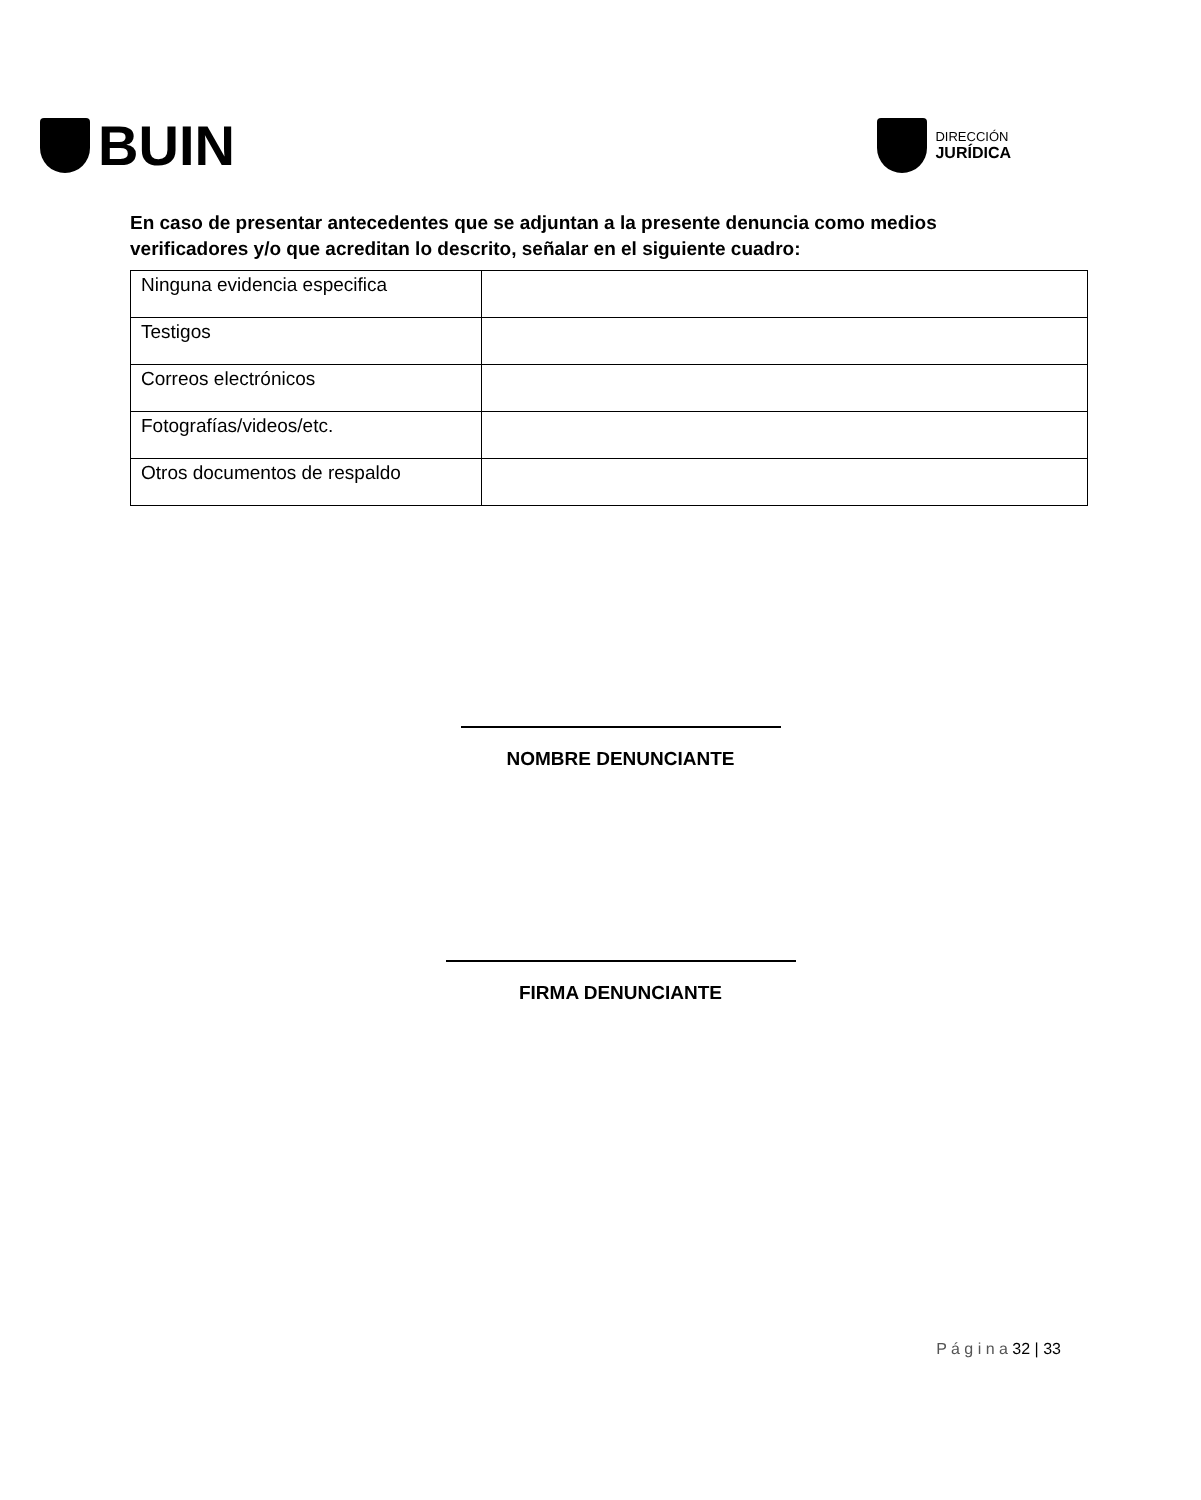BUIN
DIRECCIÓN
JURÍDICA
En caso de presentar antecedentes que se adjuntan a la presente denuncia como medios verificadores y/o que acreditan lo descrito, señalar en el siguiente cuadro:
| Ninguna evidencia especifica | |
| Testigos | |
| Correos electrónicos | |
| Fotografías/videos/etc. | |
| Otros documentos de respaldo | |
NOMBRE DENUNCIANTE
FIRMA DENUNCIANTE
P á g i n a 32 | 33